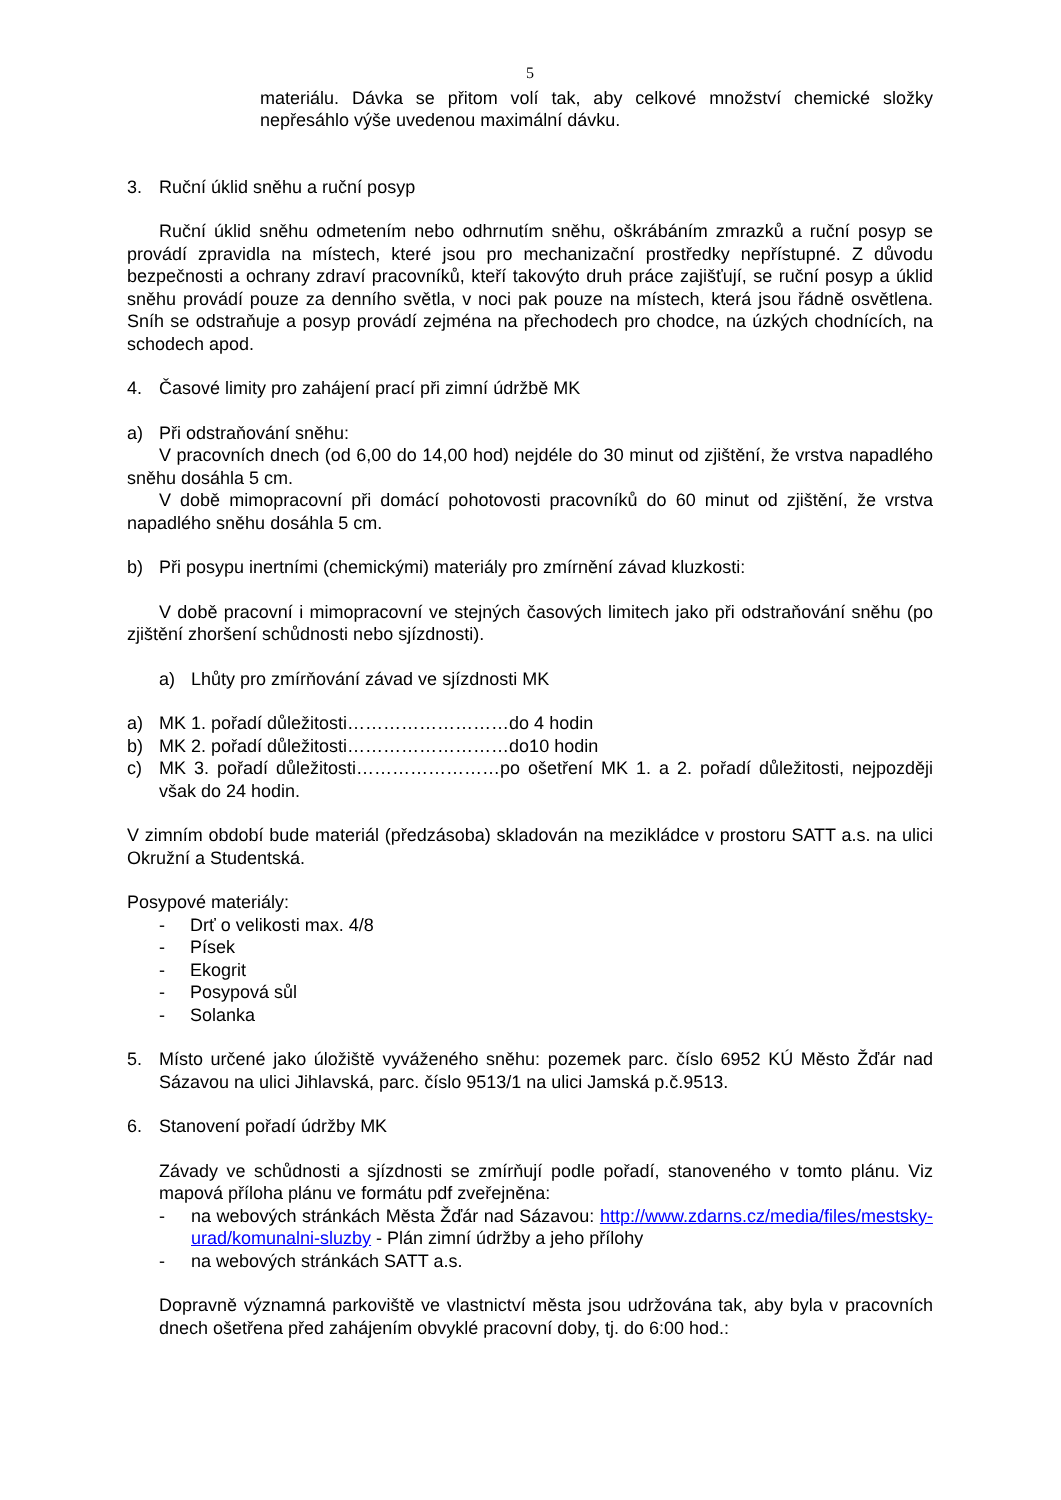5
materiálu. Dávka se přitom volí tak, aby celkové množství chemické složky nepřesáhlo výše uvedenou maximální dávku.
3. Ruční úklid sněhu a ruční posyp
Ruční úklid sněhu odmetením nebo odhrnutím sněhu, oškrábáním zmrazků a ruční posyp se provádí zpravidla na místech, které jsou pro mechanizační prostředky nepřístupné. Z důvodu bezpečnosti a ochrany zdraví pracovníků, kteří takovýto druh práce zajišťují, se ruční posyp a úklid sněhu provádí pouze za denního světla, v noci pak pouze na místech, která jsou řádně osvětlena. Sníh se odstraňuje a posyp provádí zejména na přechodech pro chodce, na úzkých chodnících, na schodech apod.
4. Časové limity pro zahájení prací při zimní údržbě MK
a) Při odstraňování sněhu:
V pracovních dnech (od 6,00 do 14,00 hod) nejdéle do 30 minut od zjištění, že vrstva napadlého sněhu dosáhla 5 cm.
V době mimopracovní při domácí pohotovosti pracovníků do 60 minut od zjištění, že vrstva napadlého sněhu dosáhla 5 cm.
b) Při posypu inertními (chemickými) materiály pro zmírnění závad kluzkosti:
V době pracovní i mimopracovní ve stejných časových limitech jako při odstraňování sněhu (po zjištění zhoršení schůdnosti nebo sjízdnosti).
a) Lhůty pro zmírňování závad ve sjízdnosti MK
a) MK 1. pořadí důležitosti………………………do 4 hodin
b) MK 2. pořadí důležitosti………………………do10 hodin
c) MK 3. pořadí důležitosti……………………po ošetření MK 1. a 2. pořadí důležitosti, nejpozději však do 24 hodin.
V zimním období bude materiál (předzásoba) skladován na mezikládce v prostoru SATT a.s. na ulici Okružní a Studentská.
Posypové materiály:
- Drť o velikosti max. 4/8
- Písek
- Ekogrit
- Posypová sůl
- Solanka
5. Místo určené jako úložiště vyváženého sněhu: pozemek parc. číslo 6952 KÚ Město Žďár nad Sázavou na ulici Jihlavská, parc. číslo 9513/1 na ulici Jamská p.č.9513.
6. Stanovení pořadí údržby MK
Závady ve schůdnosti a sjízdnosti se zmírňují podle pořadí, stanoveného v tomto plánu. Viz mapová příloha plánu ve formátu pdf zveřejněna:
- na webových stránkách Města Žďár nad Sázavou: http://www.zdarns.cz/media/files/mestsky-urad/komunalni-sluzby - Plán zimní údržby a jeho přílohy
- na webových stránkách SATT a.s.
Dopravně významná parkoviště ve vlastnictví města jsou udržována tak, aby byla v pracovních dnech ošetřena před zahájením obvyklé pracovní doby, tj. do 6:00 hod.: